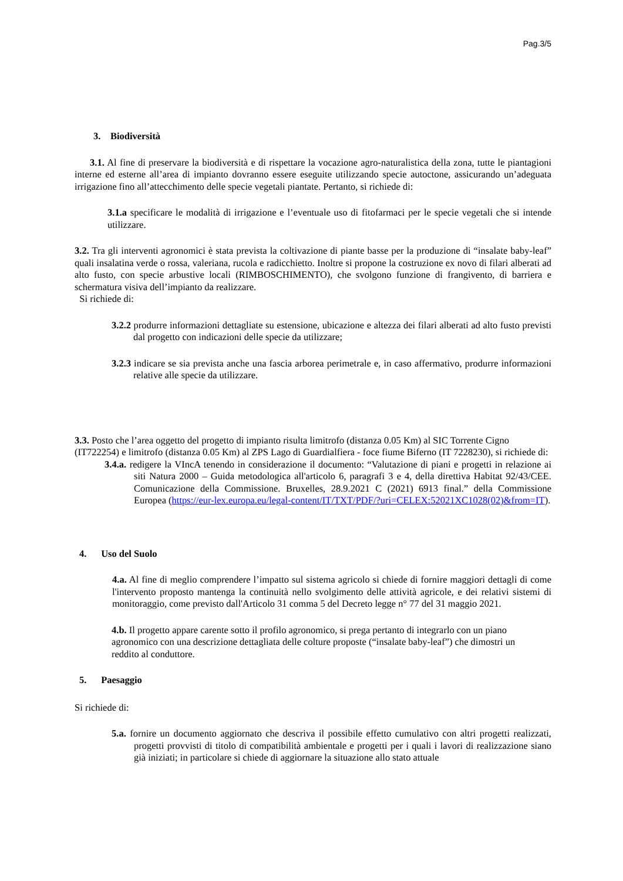Pag.3/5
3. Biodiversità
3.1. Al fine di preservare la biodiversità e di rispettare la vocazione agro-naturalistica della zona, tutte le piantagioni interne ed esterne all’area di impianto dovranno essere eseguite utilizzando specie autoctone, assicurando un’adeguata irrigazione fino all’attecchimento delle specie vegetali piantate. Pertanto, si richiede di:
3.1.a specificare le modalità di irrigazione e l’eventuale uso di fitofarmaci per le specie vegetali che si intende utilizzare.
3.2. Tra gli interventi agronomici è stata prevista la coltivazione di piante basse per la produzione di “insalate baby-leaf” quali insalatina verde o rossa, valeriana, rucola e radicchietto. Inoltre si propone la costruzione ex novo di filari alberati ad alto fusto, con specie arbustive locali (RIMBOSCHIMENTO), che svolgono funzione di frangivento, di barriera e schermatura visiva dell’impianto da realizzare.
Si richiede di:
3.2.2 produrre informazioni dettagliate su estensione, ubicazione e altezza dei filari alberati ad alto fusto previsti dal progetto con indicazioni delle specie da utilizzare;
3.2.3 indicare se sia prevista anche una fascia arborea perimetrale e, in caso affermativo, produrre informazioni relative alle specie da utilizzare.
3.3. Posto che l’area oggetto del progetto di impianto risulta limitrofo (distanza 0.05 Km) al SIC Torrente Cigno (IT722254) e limitrofo (distanza 0.05 Km) al ZPS Lago di Guardialfiera - foce fiume Biferno (IT 7228230), si richiede di:
3.4.a. redigere la VIncA tenendo in considerazione il documento: “Valutazione di piani e progetti in relazione ai siti Natura 2000 – Guida metodologica all'articolo 6, paragrafi 3 e 4, della direttiva Habitat 92/43/CEE. Comunicazione della Commissione. Bruxelles, 28.9.2021 C (2021) 6913 final.” della Commissione Europea (https://eur-lex.europa.eu/legal-content/IT/TXT/PDF/?uri=CELEX:52021XC1028(02)&from=IT).
4. Uso del Suolo
4.a. Al fine di meglio comprendere l’impatto sul sistema agricolo si chiede di fornire maggiori dettagli di come l'intervento proposto mantenga la continuità nello svolgimento delle attività agricole, e dei relativi sistemi di monitoraggio, come previsto dall'Articolo 31 comma 5 del Decreto legge n° 77 del 31 maggio 2021.
4.b. Il progetto appare carente sotto il profilo agronomico, si prega pertanto di integrarlo con un piano agronomico con una descrizione dettagliata delle colture proposte (“insalate baby-leaf”) che dimostri un reddito al conduttore.
5. Paesaggio
Si richiede di:
5.a. fornire un documento aggiornato che descriva il possibile effetto cumulativo con altri progetti realizzati, progetti provvisti di titolo di compatibilità ambientale e progetti per i quali i lavori di realizzazione siano già iniziati; in particolare si chiede di aggiornare la situazione allo stato attuale